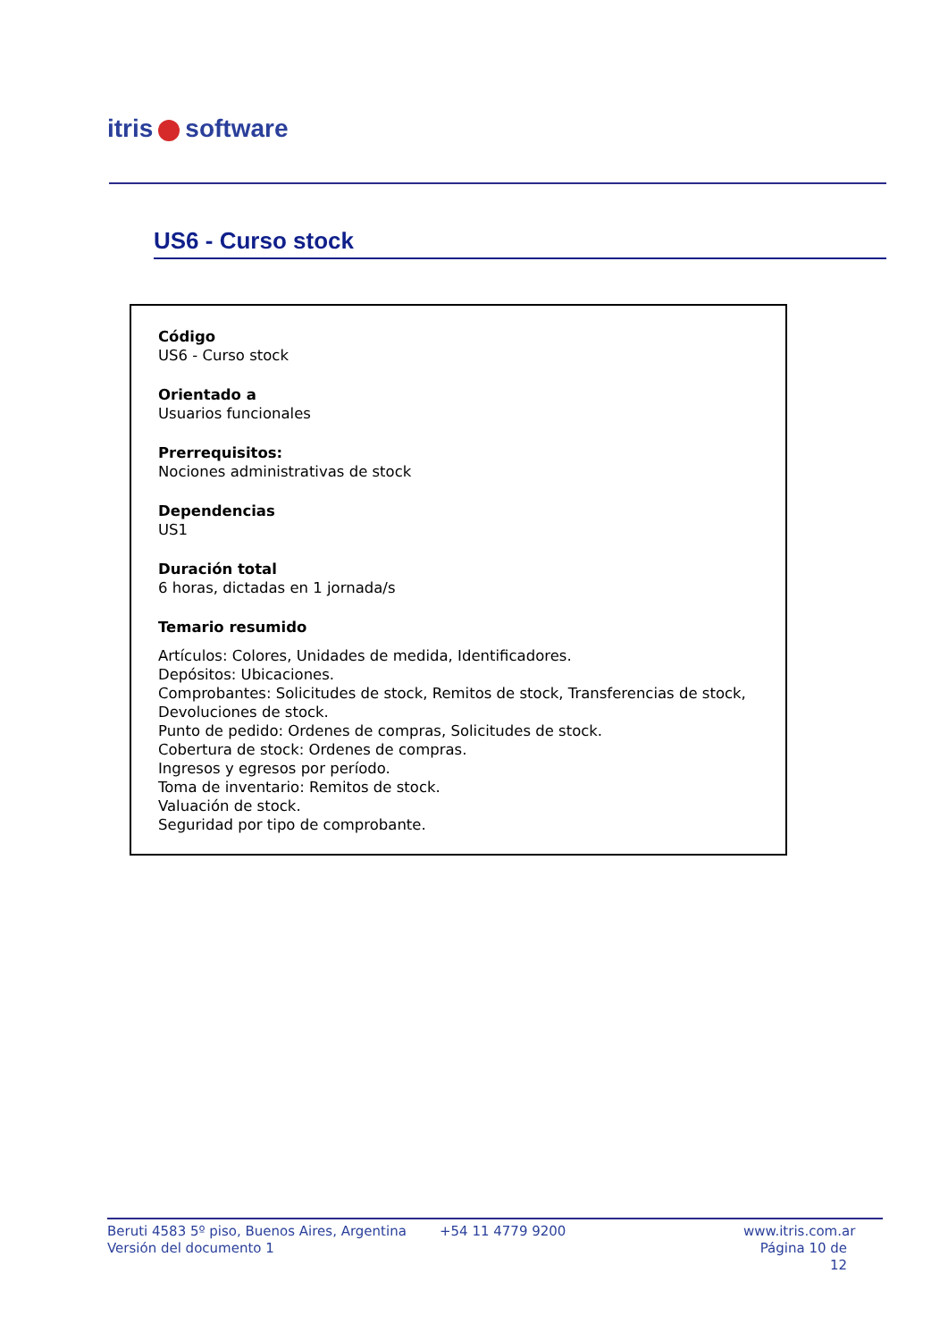itris software
US6 - Curso stock
Código
US6 - Curso stock
Orientado a
Usuarios funcionales
Prerrequisitos:
Nociones administrativas de stock
Dependencias
US1
Duración total
6 horas, dictadas en 1 jornada/s
Temario resumido
Artículos: Colores, Unidades de medida, Identificadores.
Depósitos: Ubicaciones.
Comprobantes: Solicitudes de stock, Remitos de stock, Transferencias de stock, Devoluciones de stock.
Punto de pedido: Ordenes de compras, Solicitudes de stock.
Cobertura de stock: Ordenes de compras.
Ingresos y egresos por período.
Toma de inventario: Remitos de stock.
Valuación de stock.
Seguridad por tipo de comprobante.
Beruti 4583 5º piso, Buenos Aires, Argentina
Versión del documento 1
+54 11 4779 9200 www.itris.com.ar
Página 10 de 12